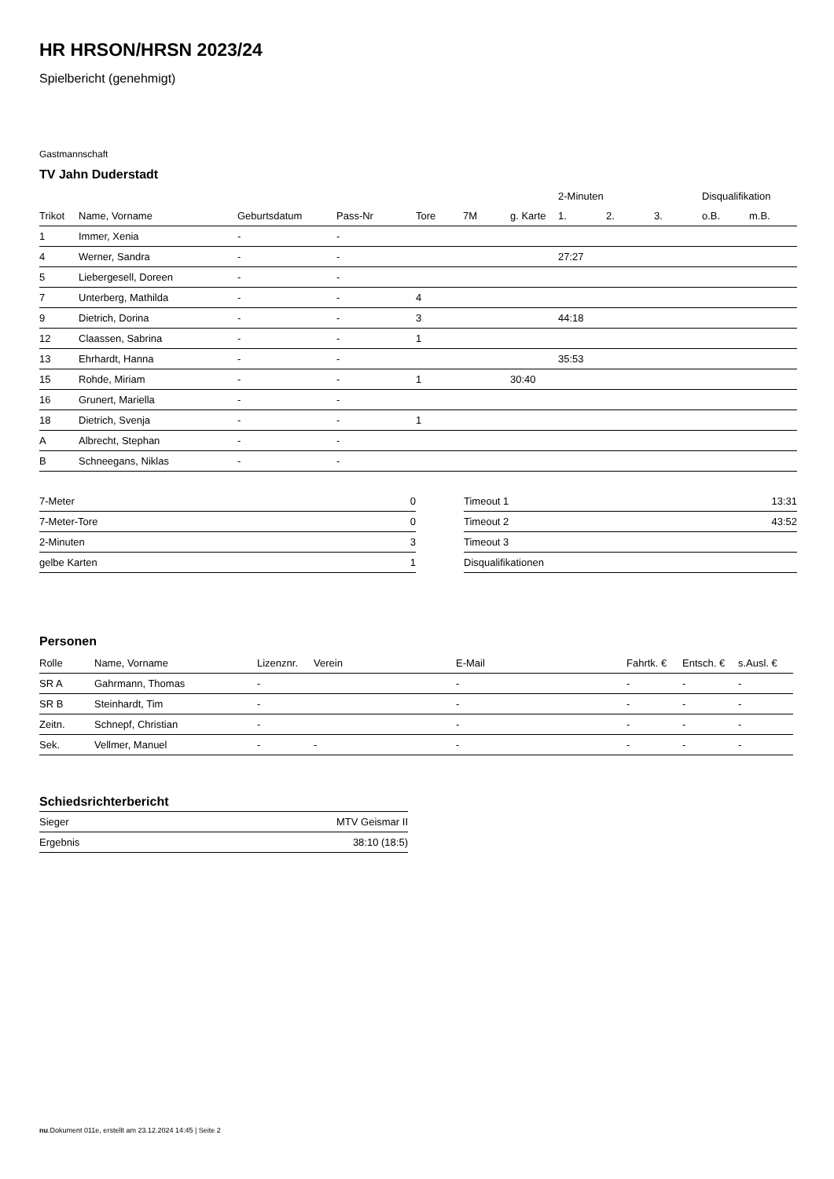HR HRSON/HRSN 2023/24
Spielbericht (genehmigt)
Gastmannschaft
TV Jahn Duderstadt
| | | | | | | | 2-Minuten | | | Disqualifikation | |
| --- | --- | --- | --- | --- | --- | --- | --- | --- | --- | --- | --- |
| Trikot | Name, Vorname | Geburtsdatum | Pass-Nr | Tore | 7M | g. Karte | 1. | 2. | 3. | o.B. | m.B. |
| 1 | Immer, Xenia | - | - | | | | | | | | |
| 4 | Werner, Sandra | - | - | | | | 27:27 | | | | |
| 5 | Liebergesell, Doreen | - | - | | | | | | | | |
| 7 | Unterberg, Mathilda | - | - | 4 | | | | | | | |
| 9 | Dietrich, Dorina | - | - | 3 | | | 44:18 | | | | |
| 12 | Claassen, Sabrina | - | - | 1 | | | | | | | |
| 13 | Ehrhardt, Hanna | - | - | | | | 35:53 | | | | |
| 15 | Rohde, Miriam | - | - | 1 | | 30:40 | | | | | |
| 16 | Grunert, Mariella | - | - | | | | | | | | |
| 18 | Dietrich, Svenja | - | - | 1 | | | | | | | |
| A | Albrecht, Stephan | - | - | | | | | | | | |
| B | Schneegans, Niklas | - | - | | | | | | | | |
| 7-Meter | 0 |
| 7-Meter-Tore | 0 |
| 2-Minuten | 3 |
| gelbe Karten | 1 |
| Timeout 1 | 13:31 |
| Timeout 2 | 43:52 |
| Timeout 3 | |
| Disqualifikationen | |
Personen
| Rolle | Name, Vorname | Lizenznr. | Verein | E-Mail | Fahrtk. € | Entsch. € | s.Ausl. € |
| --- | --- | --- | --- | --- | --- | --- | --- |
| SR A | Gahrmann, Thomas | - | | - | - | - | - |
| SR B | Steinhardt, Tim | - | | - | - | - | - |
| Zeitn. | Schnepf, Christian | - | | - | - | - | - |
| Sek. | Vellmer, Manuel | - | - | - | - | - | - |
Schiedsrichterbericht
| Sieger | MTV Geismar II |
| Ergebnis | 38:10 (18:5) |
nu.Dokument 011e, erstellt am 23.12.2024 14:45 | Seite 2